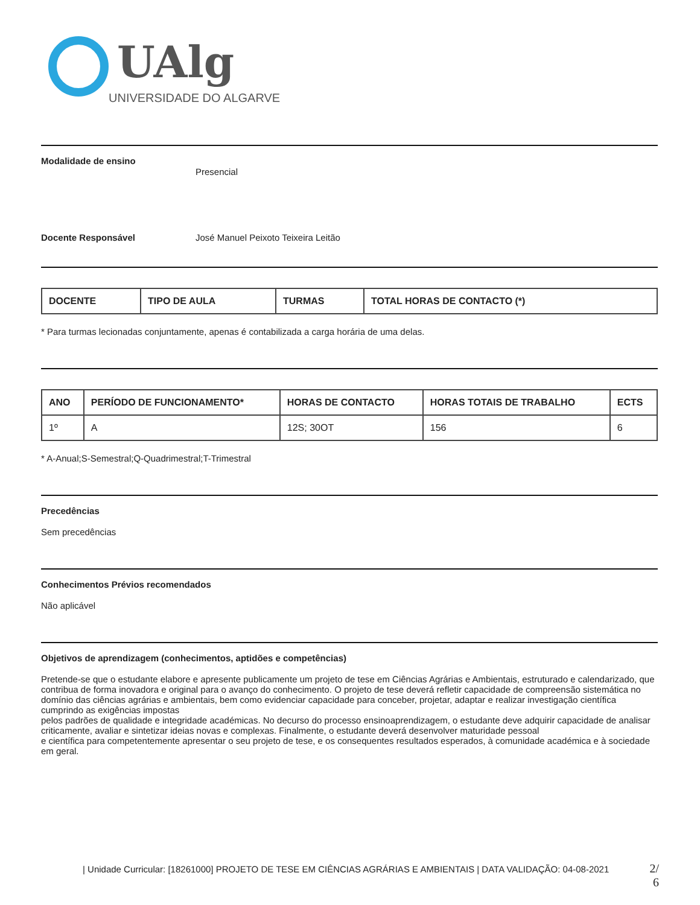UAlg
UNIVERSIDADE DO ALGARVE
Modalidade de ensino
Presencial
Docente Responsável José Manuel Peixoto Teixeira Leitão
| DOCENTE | TIPO DE AULA | TURMAS | TOTAL HORAS DE CONTACTO (*) |
| --- | --- | --- | --- |
* Para turmas lecionadas conjuntamente, apenas é contabilizada a carga horária de uma delas.
| ANO | PERÍODO DE FUNCIONAMENTO* | HORAS DE CONTACTO | HORAS TOTAIS DE TRABALHO | ECTS |
| --- | --- | --- | --- | --- |
| 1º | A | 12S; 30OT | 156 | 6 |
* A-Anual;S-Semestral;Q-Quadrimestral;T-Trimestral
Precedências
Sem precedências
Conhecimentos Prévios recomendados
Não aplicável
Objetivos de aprendizagem (conhecimentos, aptidões e competências)
Pretende-se que o estudante elabore e apresente publicamente um projeto de tese em Ciências Agrárias e Ambientais, estruturado e calendarizado, que contribua de forma inovadora e original para o avanço do conhecimento. O projeto de tese deverá refletir capacidade de compreensão sistemática no domínio das ciências agrárias e ambientais, bem como evidenciar capacidade para conceber, projetar, adaptar e realizar investigação científica cumprindo as exigências impostas
pelos padrões de qualidade e integridade académicas. No decurso do processo ensinoaprendizagem, o estudante deve adquirir capacidade de analisar criticamente, avaliar e sintetizar ideias novas e complexas. Finalmente, o estudante deverá desenvolver maturidade pessoal
e científica para competentemente apresentar o seu projeto de tese, e os consequentes resultados esperados, à comunidade académica e à sociedade em geral.
| Unidade Curricular: [18261000] PROJETO DE TESE EM CIÊNCIAS AGRÁRIAS E AMBIENTAIS | DATA VALIDAÇÃO: 04-08-2021
2/ 6